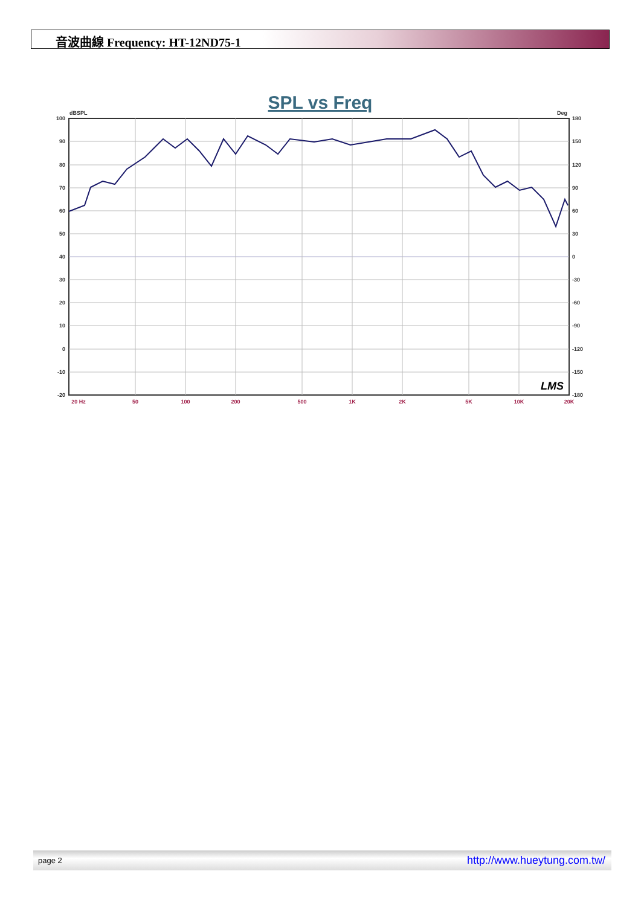音波曲線 Frequency: HT-12ND75-1
SPL vs Freq
dBSPL
Deg
100
90
80
70
60
50
40
30
20
10
0
-10
-20
180
150
120
90
60
30
0
-30
-60
-90
-120
-150
-180
20 Hz
50
100
200
500
1K
2K
5K
10K
20K
LMS
page 2 http://www.hueytung.com.tw/